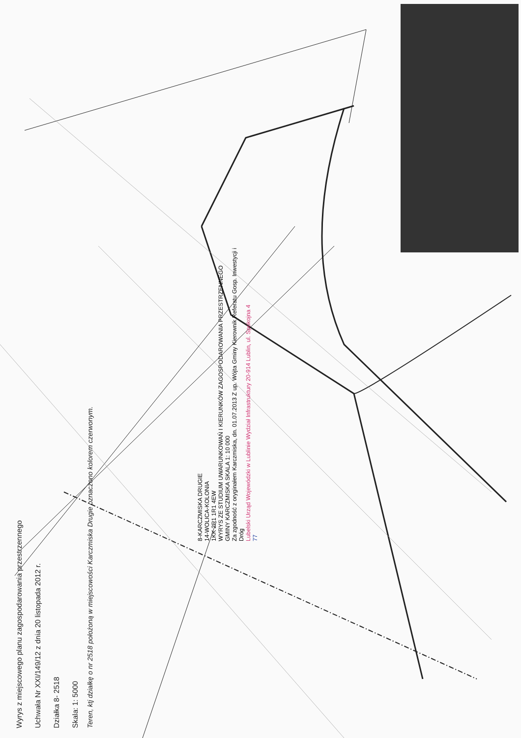8-KARCZMISKA DRUGIE
14-WOLICA-KOLONIA
1KK 2R1 1R1 4EW
WYRYS ZE STUDIUM UWARUNKOWAŃ I KIERUNKÓW ZAGOSPODAROWANIA PRZESTRZENNEGO GMINY KARCZMISKA SKALA 1: 10 000
Za zgodność z oryginałem Karczmiska, dn. 01.07.2013 Z up. Wójta Gminy Kierownik Referatu Gosp. Inwestycji i Dróg
Lubelski Urząd Wojewódzki w Lublinie Wydział Infrastruktury 20-914 Lublin, ul. Spokojna 4
77
Wyrys z miejscowego planu zagospodarowania przestrzennego
Uchwała Nr XXI/149/12 z dnia 20 listopada 2012 r.
Działka 8- 2518
Skala: 1: 5000
Teren, ktj działkę o nr 2518 położoną w miejscowości Karczmiska Drugie oznaczono kolorem czerwonym.